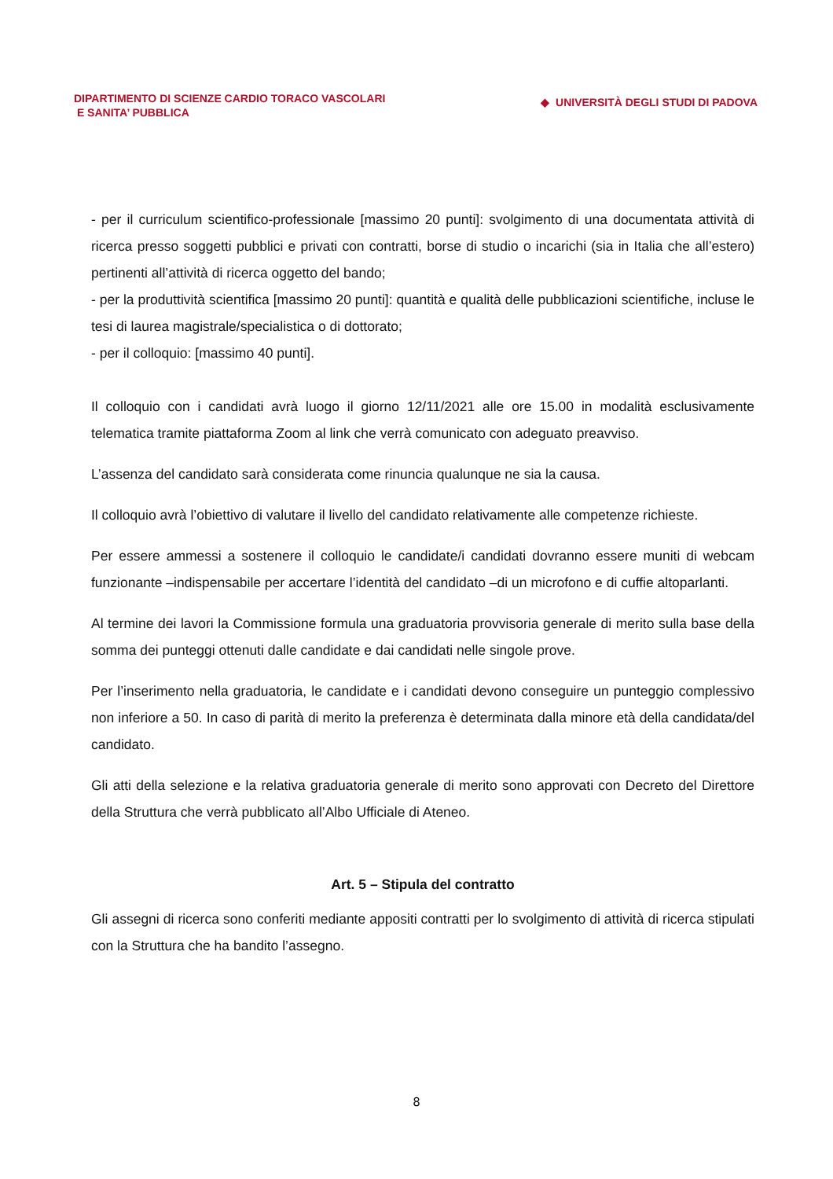DIPARTIMENTO DI SCIENZE CARDIO TORACO VASCOLARI
E SANITA’ PUBBLICA
◆ UNIVERSITÀ DEGLI STUDI DI PADOVA
- per il curriculum scientifico-professionale [massimo 20 punti]: svolgimento di una documentata attività di ricerca presso soggetti pubblici e privati con contratti, borse di studio o incarichi (sia in Italia che all’estero) pertinenti all’attività di ricerca oggetto del bando;
- per la produttività scientifica [massimo 20 punti]: quantità e qualità delle pubblicazioni scientifiche, incluse le tesi di laurea magistrale/specialistica o di dottorato;
- per il colloquio: [massimo 40 punti].
Il colloquio con i candidati avrà luogo il giorno 12/11/2021 alle ore 15.00 in modalità esclusivamente telematica tramite piattaforma Zoom al link che verrà comunicato con adeguato preavviso.
L’assenza del candidato sarà considerata come rinuncia qualunque ne sia la causa.
Il colloquio avrà l’obiettivo di valutare il livello del candidato relativamente alle competenze richieste.
Per essere ammessi a sostenere il colloquio le candidate/i candidati dovranno essere muniti di webcam funzionante –indispensabile per accertare l’identità del candidato –di un microfono e di cuffie altoparlanti.
Al termine dei lavori la Commissione formula una graduatoria provvisoria generale di merito sulla base della somma dei punteggi ottenuti dalle candidate e dai candidati nelle singole prove.
Per l’inserimento nella graduatoria, le candidate e i candidati devono conseguire un punteggio complessivo non inferiore a 50. In caso di parità di merito la preferenza è determinata dalla minore età della candidata/del candidato.
Gli atti della selezione e la relativa graduatoria generale di merito sono approvati con Decreto del Direttore della Struttura che verrà pubblicato all’Albo Ufficiale di Ateneo.
Art. 5 – Stipula del contratto
Gli assegni di ricerca sono conferiti mediante appositi contratti per lo svolgimento di attività di ricerca stipulati con la Struttura che ha bandito l’assegno.
8